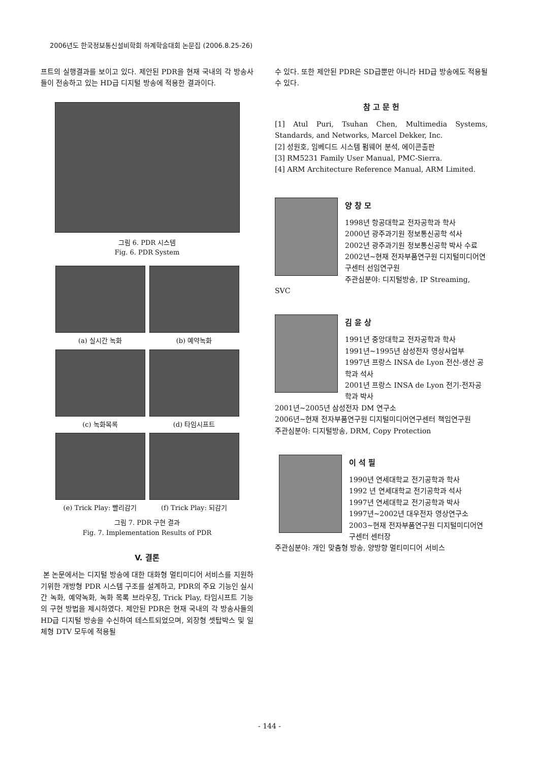2006년도 한국정보통신설비학회 하계학술대회 논문집 (2006.8.25-26)
프트의 실행결과를 보이고 있다. 제안된 PDR을 현재 국내의 각 방송사들이 전송하고 있는 HD급 디지털 방송에 적용한 결과이다.
그림 6. PDR 시스템
Fig. 6. PDR System
(a) 실시간 녹화
(b) 예약녹화
(c) 녹화목록
(d) 타임시프트
(e) Trick Play: 빨리감기
(f) Trick Play: 되감기
그림 7. PDR 구현 결과
Fig. 7. Implementation Results of PDR
V. 결론
본 논문에서는 디지털 방송에 대한 대화형 멀티미디어 서비스를 지원하기위한 개방형 PDR 시스템 구조를 설계하고, PDR의 주요 기능인 실시간 녹화, 예약녹화, 녹화 목록 브라우징, Trick Play, 타임시프트 기능의 구현 방법을 제시하였다. 제안된 PDR은 현재 국내의 각 방송사들의 HD급 디지털 방송을 수신하여 테스트되었으며, 외장형 셋탑박스 및 일체형 DTV 모두에 적용될
수 있다. 또한 제안된 PDR은 SD급뿐만 아니라 HD급 방송에도 적용될 수 있다.
참 고 문 헌
[1] Atul Puri, Tsuhan Chen, Multimedia Systems, Standards, and Networks, Marcel Dekker, Inc.
[2] 성원호, 임베디드 시스템 펌웨어 분석, 에이콘출판
[3] RM5231 Family User Manual, PMC-Sierra.
[4] ARM Architecture Reference Manual, ARM Limited.
양 창 모
1998년 항공대학교 전자공학과 학사
2000년 광주과기원 정보통신공학 석사
2002년 광주과기원 정보통신공학 박사 수료
2002년~현재 전자부품연구원 디지털미디어연구센터 선임연구원
주관심분야: 디지털방송, IP Streaming, SVC
김 윤 상
1991년 중앙대학교 전자공학과 학사
1991년~1995년 삼성전자 영상사업부
1997년 프랑스 INSA de Lyon 전산-생산 공학과 석사
2001년 프랑스 INSA de Lyon 전기-전자공학과 박사
2001년~2005년 삼성전자 DM 연구소
2006년~현재 전자부품연구원 디지털미디어연구센터 책임연구원
주관심분야: 디지털방송, DRM, Copy Protection
이 석 필
1990년 연세대학교 전기공학과 학사
1992 년 연세대학교 전기공학과 석사
1997년 연세대학교 전기공학과 박사
1997년~2002년 대우전자 영상연구소
2003~현재 전자부품연구원 디지털미디어연구센터 센터장
주관심분야: 개인 맞춤형 방송, 양방향 멀티미디어 서비스
- 144 -